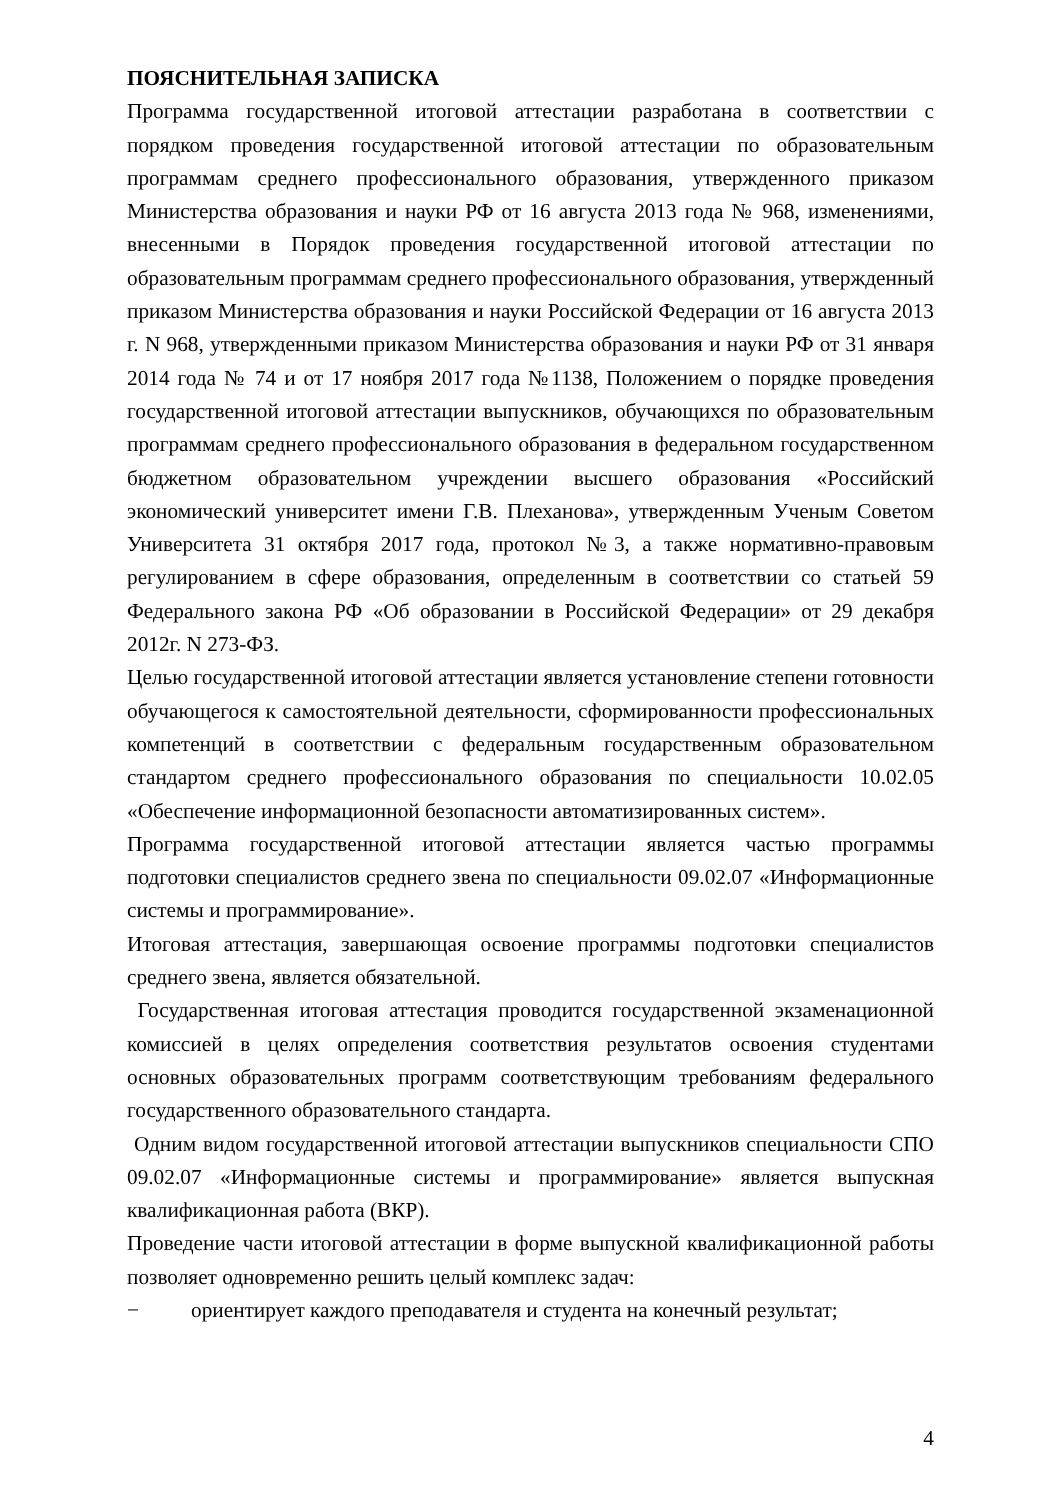ПОЯСНИТЕЛЬНАЯ ЗАПИСКА
Программа государственной итоговой аттестации разработана в соответствии с порядком проведения государственной итоговой аттестации по образовательным программам среднего профессионального образования, утвержденного приказом Министерства образования и науки РФ от 16 августа 2013 года № 968, изменениями, внесенными в Порядок проведения государственной итоговой аттестации по образовательным программам среднего профессионального образования, утвержденный приказом Министерства образования и науки Российской Федерации от 16 августа 2013 г. N 968, утвержденными приказом Министерства образования и науки РФ от 31 января 2014 года № 74 и от 17 ноября 2017 года №1138, Положением о порядке проведения государственной итоговой аттестации выпускников, обучающихся по образовательным программам среднего профессионального образования в федеральном государственном бюджетном образовательном учреждении высшего образования «Российский экономический университет имени Г.В. Плеханова», утвержденным Ученым Советом Университета 31 октября 2017 года, протокол №3, а также нормативно-правовым регулированием в сфере образования, определенным в соответствии со статьей 59 Федерального закона РФ «Об образовании в Российской Федерации» от 29 декабря 2012г. N 273-ФЗ.
Целью государственной итоговой аттестации является установление степени готовности обучающегося к самостоятельной деятельности, сформированности профессиональных компетенций в соответствии с федеральным государственным образовательном стандартом среднего профессионального образования по специальности 10.02.05 «Обеспечение информационной безопасности автоматизированных систем».
Программа государственной итоговой аттестации является частью программы подготовки специалистов среднего звена по специальности 09.02.07 «Информационные системы и программирование».
Итоговая аттестация, завершающая освоение программы подготовки специалистов среднего звена, является обязательной.
Государственная итоговая аттестация проводится государственной экзаменационной комиссией в целях определения соответствия результатов освоения студентами основных образовательных программ соответствующим требованиям федерального государственного образовательного стандарта.
Одним видом государственной итоговой аттестации выпускников специальности СПО 09.02.07 «Информационные системы и программирование» является выпускная квалификационная работа (ВКР).
Проведение части итоговой аттестации в форме выпускной квалификационной работы позволяет одновременно решить целый комплекс задач:
− ориентирует каждого преподавателя и студента на конечный результат;
4